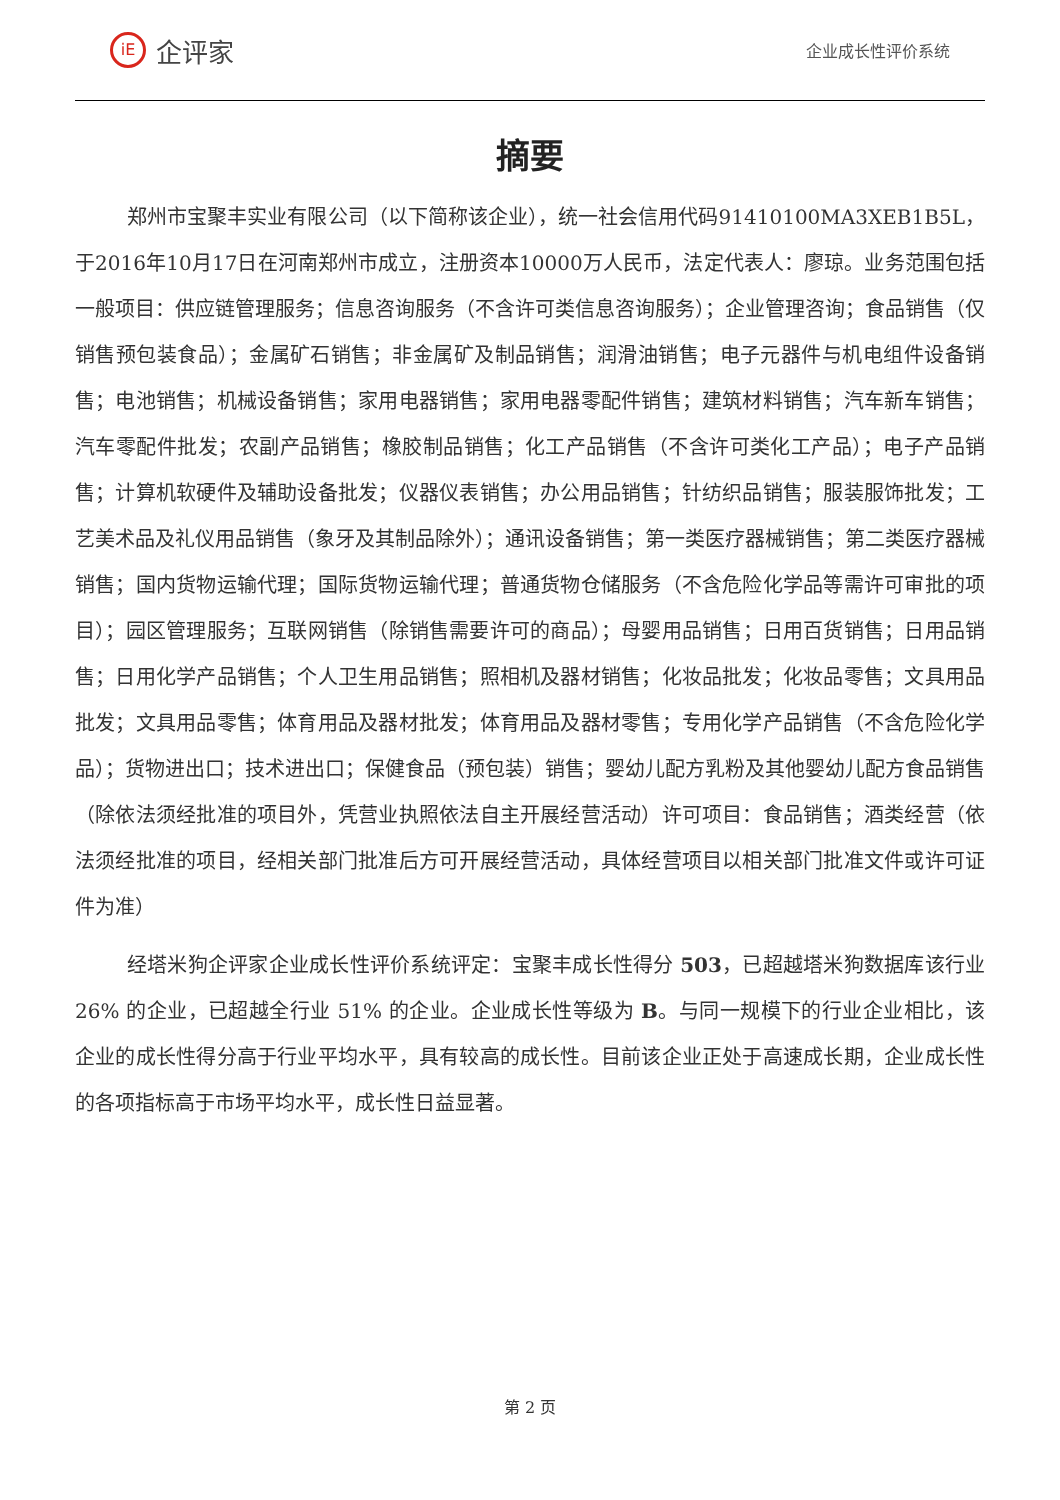iE 企评家
企业成长性评价系统
摘要
郑州市宝聚丰实业有限公司（以下简称该企业），统一社会信用代码91410100MA3XEB1B5L，于2016年10月17日在河南郑州市成立，注册资本10000万人民币，法定代表人：廖琼。业务范围包括一般项目：供应链管理服务；信息咨询服务（不含许可类信息咨询服务）；企业管理咨询；食品销售（仅销售预包装食品）；金属矿石销售；非金属矿及制品销售；润滑油销售；电子元器件与机电组件设备销售；电池销售；机械设备销售；家用电器销售；家用电器零配件销售；建筑材料销售；汽车新车销售；汽车零配件批发；农副产品销售；橡胶制品销售；化工产品销售（不含许可类化工产品）；电子产品销售；计算机软硬件及辅助设备批发；仪器仪表销售；办公用品销售；针纺织品销售；服装服饰批发；工艺美术品及礼仪用品销售（象牙及其制品除外）；通讯设备销售；第一类医疗器械销售；第二类医疗器械销售；国内货物运输代理；国际货物运输代理；普通货物仓储服务（不含危险化学品等需许可审批的项目）；园区管理服务；互联网销售（除销售需要许可的商品）；母婴用品销售；日用百货销售；日用品销售；日用化学产品销售；个人卫生用品销售；照相机及器材销售；化妆品批发；化妆品零售；文具用品批发；文具用品零售；体育用品及器材批发；体育用品及器材零售；专用化学产品销售（不含危险化学品）；货物进出口；技术进出口；保健食品（预包装）销售；婴幼儿配方乳粉及其他婴幼儿配方食品销售（除依法须经批准的项目外，凭营业执照依法自主开展经营活动）许可项目：食品销售；酒类经营（依法须经批准的项目，经相关部门批准后方可开展经营活动，具体经营项目以相关部门批准文件或许可证件为准）
经塔米狗企评家企业成长性评价系统评定：宝聚丰成长性得分 503，已超越塔米狗数据库该行业 26% 的企业，已超越全行业 51% 的企业。企业成长性等级为 B。与同一规模下的行业企业相比，该企业的成长性得分高于行业平均水平，具有较高的成长性。目前该企业正处于高速成长期，企业成长性的各项指标高于市场平均水平，成长性日益显著。
第 2 页